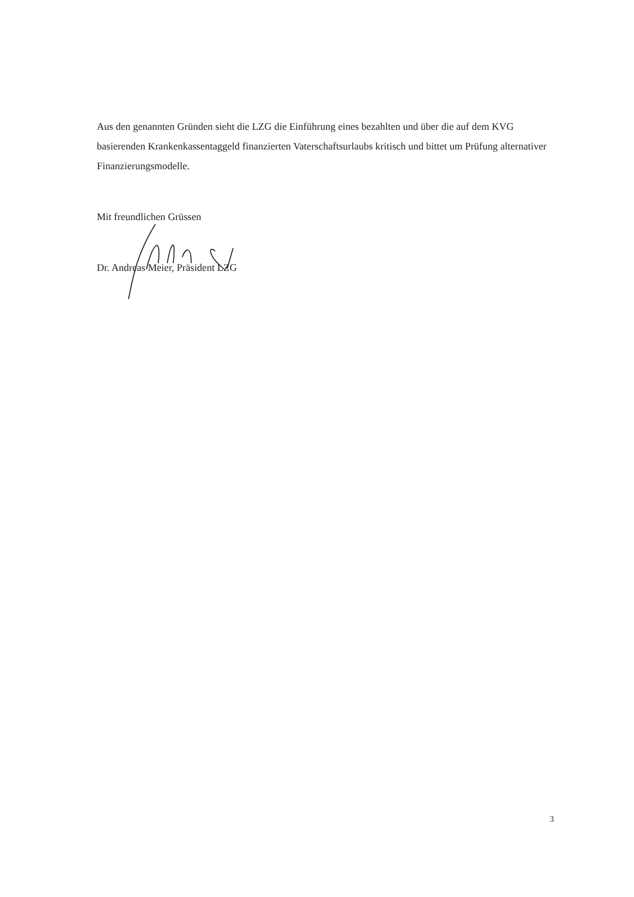Aus den genannten Gründen sieht die LZG die Einführung eines bezahlten und über die auf dem KVG basierenden Krankenkassentaggeld finanzierten Vaterschaftsurlaubs kritisch und bittet um Prüfung alternativer Finanzierungsmodelle.
Mit freundlichen Grüssen
Dr. Andreas Meier, Präsident LZG
3